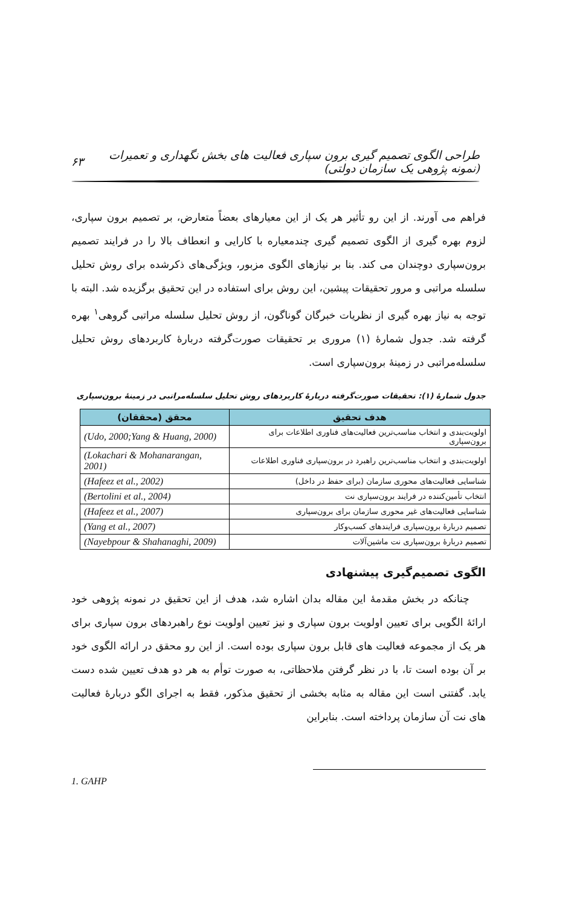طراحی الگوی تصمیم گیری برون سپاری فعالیت های بخش نگهداری و تعمیرات (نمونه پژوهی یک سازمان دولتی) ۶۳
فراهم می آورند. از این رو تأثیر هر یک از این معیارهای بعضاً متعارض، بر تصمیم برون سپاری، لزوم بهره گیری از الگوی تصمیم گیری چندمعیاره با کارایی و انعطاف بالا را در فرایند تصمیم برون‌سپاری دوچندان می کند. بنا بر نیازهای الگوی مزبور، ویژگی‌های ذکرشده برای روش تحلیل سلسله مراتبی و مرور تحقیقات پیشین، این روش برای استفاده در این تحقیق برگزیده شد. البته با توجه به نیاز بهره گیری از نظریات خبرگان گوناگون، از روش تحلیل سلسله مراتبی گروهی<sup>۱</sup> بهره گرفته شد. جدول شمارهٔ (۱) مروری بر تحقیقات صورت‌گرفته دربارهٔ کاربردهای روش تحلیل سلسله‌مراتبی در زمینهٔ برون‌سپاری است.
جدول شمارهٔ (۱): تحقیقات صورت‌گرفته دربارهٔ کاربردهای روش تحلیل سلسله‌مراتبی در زمینهٔ برون‌سپاری
| هدف تحقیق | محقق (محققان) |
| --- | --- |
| اولویت‌بندی و انتخاب مناسب‌ترین فعالیت‌های فناوری اطلاعات برای برون‌سپاری | (Udo, 2000;Yang & Huang, 2000) |
| اولویت‌بندی و انتخاب مناسب‌ترین راهبرد در برون‌سپاری فناوری اطلاعات | (Lokachari & Mohanarangan, 2001) |
| شناسایی فعالیت‌های محوری سازمان (برای حفظ در داخل) | (Hafeez et al., 2002) |
| انتخاب تأمین‌کننده در فرایند برون‌سپاری نت | (Bertolini et al., 2004) |
| شناسایی فعالیت‌های غیر محوری سازمان برای برون‌سپاری | (Hafeez et al., 2007) |
| تصمیم دربارهٔ برون‌سپاری فرایندهای کسب‌وکار | (Yang et al., 2007) |
| تصمیم دربارهٔ برون‌سپاری نت ماشین‌آلات | (Nayebpour & Shahanaghi, 2009) |
الگوی تصمیم‌گیری پیشنهادی
چنانکه در بخش مقدمهٔ این مقاله بدان اشاره شد، هدف از این تحقیق در نمونه پژوهی خود ارائهٔ الگویی برای تعیین اولویت برون سپاری و نیز تعیین اولویت نوع راهبردهای برون سپاری برای هر یک از مجموعه فعالیت های قابل برون سپاری بوده است. از این رو محقق در ارائه الگوی خود بر آن بوده است تا، با در نظر گرفتن ملاحظاتی، به صورت توأم به هر دو هدف تعیین شده دست یابد. گفتنی است این مقاله به مثابه بخشی از تحقیق مذکور، فقط به اجرای الگو دربارهٔ فعالیت های نت آن سازمان پرداخته است. بنابراین
1. GAHP